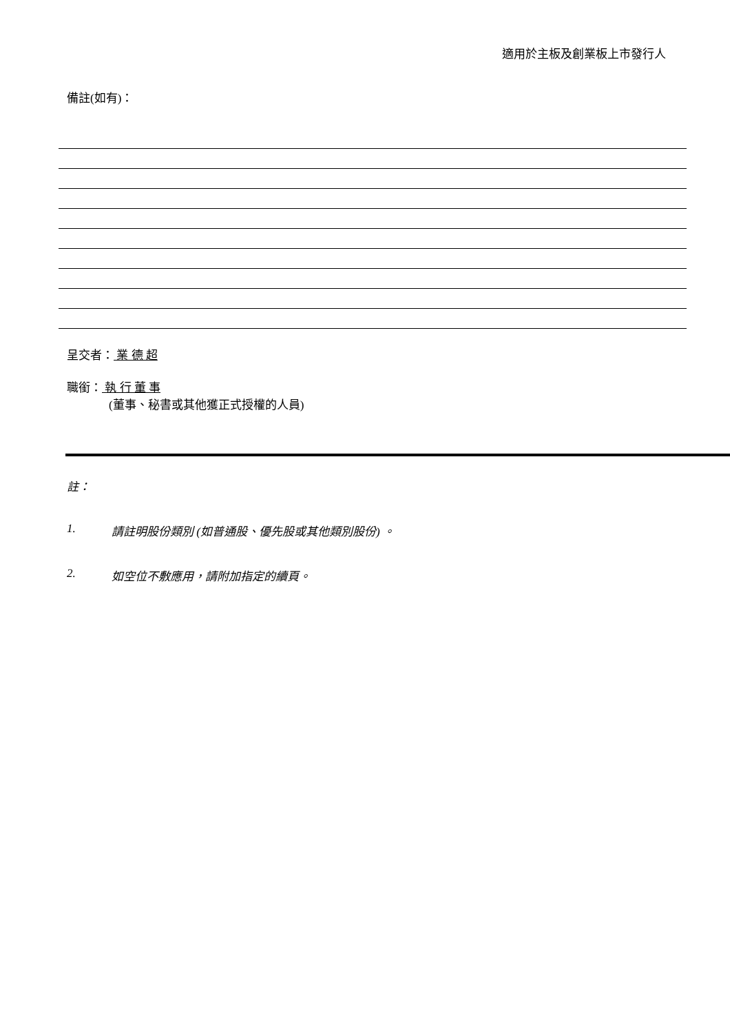適用於主板及創業板上市發行人
備註(如有)：
呈交者： 業 德 超
職銜： 執 行 董 事
(董事、秘書或其他獲正式授權的人員)
註：
1. 請註明股份類別 (如普通股、優先股或其他類別股份) 。
2. 如空位不敷應用，請附加指定的續頁。